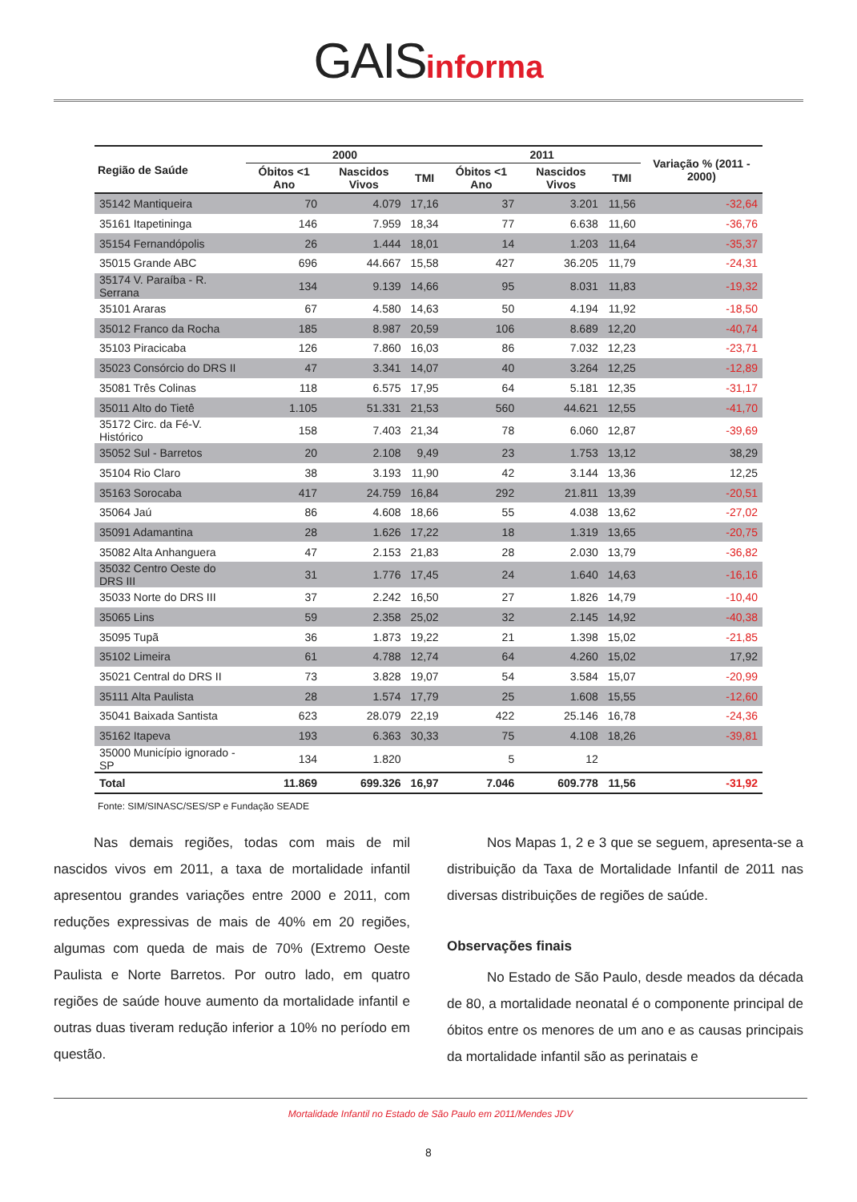GAISinforma
| Região de Saúde | 2000 | | | 2011 | | | Variação % (2011 - 2000) |
| --- | --- | --- | --- | --- | --- | --- | --- |
| | Óbitos <1 Ano | Nascidos Vivos | TMI | Óbitos <1 Ano | Nascidos Vivos | TMI | |
| 35142 Mantiqueira | 70 | 4.079 | 17,16 | 37 | 3.201 | 11,56 | -32,64 |
| 35161 Itapetininga | 146 | 7.959 | 18,34 | 77 | 6.638 | 11,60 | -36,76 |
| 35154 Fernandópolis | 26 | 1.444 | 18,01 | 14 | 1.203 | 11,64 | -35,37 |
| 35015 Grande ABC | 696 | 44.667 | 15,58 | 427 | 36.205 | 11,79 | -24,31 |
| 35174 V. Paraíba - R. Serrana | 134 | 9.139 | 14,66 | 95 | 8.031 | 11,83 | -19,32 |
| 35101 Araras | 67 | 4.580 | 14,63 | 50 | 4.194 | 11,92 | -18,50 |
| 35012 Franco da Rocha | 185 | 8.987 | 20,59 | 106 | 8.689 | 12,20 | -40,74 |
| 35103 Piracicaba | 126 | 7.860 | 16,03 | 86 | 7.032 | 12,23 | -23,71 |
| 35023 Consórcio do DRS II | 47 | 3.341 | 14,07 | 40 | 3.264 | 12,25 | -12,89 |
| 35081 Três Colinas | 118 | 6.575 | 17,95 | 64 | 5.181 | 12,35 | -31,17 |
| 35011 Alto do Tietê | 1.105 | 51.331 | 21,53 | 560 | 44.621 | 12,55 | -41,70 |
| 35172 Circ. da Fé-V. Histórico | 158 | 7.403 | 21,34 | 78 | 6.060 | 12,87 | -39,69 |
| 35052 Sul - Barretos | 20 | 2.108 | 9,49 | 23 | 1.753 | 13,12 | 38,29 |
| 35104 Rio Claro | 38 | 3.193 | 11,90 | 42 | 3.144 | 13,36 | 12,25 |
| 35163 Sorocaba | 417 | 24.759 | 16,84 | 292 | 21.811 | 13,39 | -20,51 |
| 35064 Jaú | 86 | 4.608 | 18,66 | 55 | 4.038 | 13,62 | -27,02 |
| 35091 Adamantina | 28 | 1.626 | 17,22 | 18 | 1.319 | 13,65 | -20,75 |
| 35082 Alta Anhanguera | 47 | 2.153 | 21,83 | 28 | 2.030 | 13,79 | -36,82 |
| 35032 Centro Oeste do DRS III | 31 | 1.776 | 17,45 | 24 | 1.640 | 14,63 | -16,16 |
| 35033 Norte do DRS III | 37 | 2.242 | 16,50 | 27 | 1.826 | 14,79 | -10,40 |
| 35065 Lins | 59 | 2.358 | 25,02 | 32 | 2.145 | 14,92 | -40,38 |
| 35095 Tupã | 36 | 1.873 | 19,22 | 21 | 1.398 | 15,02 | -21,85 |
| 35102 Limeira | 61 | 4.788 | 12,74 | 64 | 4.260 | 15,02 | 17,92 |
| 35021 Central do DRS II | 73 | 3.828 | 19,07 | 54 | 3.584 | 15,07 | -20,99 |
| 35111 Alta Paulista | 28 | 1.574 | 17,79 | 25 | 1.608 | 15,55 | -12,60 |
| 35041 Baixada Santista | 623 | 28.079 | 22,19 | 422 | 25.146 | 16,78 | -24,36 |
| 35162 Itapeva | 193 | 6.363 | 30,33 | 75 | 4.108 | 18,26 | -39,81 |
| 35000 Município ignorado - SP | 134 | 1.820 | | 5 | 12 | | |
| Total | 11.869 | 699.326 | 16,97 | 7.046 | 609.778 | 11,56 | -31,92 |
Fonte: SIM/SINASC/SES/SP e Fundação SEADE
Nas demais regiões, todas com mais de mil nascidos vivos em 2011, a taxa de mortalidade infantil apresentou grandes variações entre 2000 e 2011, com reduções expressivas de mais de 40% em 20 regiões, algumas com queda de mais de 70% (Extremo Oeste Paulista e Norte Barretos. Por outro lado, em quatro regiões de saúde houve aumento da mortalidade infantil e outras duas tiveram redução inferior a 10% no período em questão.
Nos Mapas 1, 2 e 3 que se seguem, apresenta-se a distribuição da Taxa de Mortalidade Infantil de 2011 nas diversas distribuições de regiões de saúde.
Observações finais
No Estado de São Paulo, desde meados da década de 80, a mortalidade neonatal é o componente principal de óbitos entre os menores de um ano e as causas principais da mortalidade infantil são as perinatais e
Mortalidade Infantil no Estado de São Paulo em 2011/Mendes JDV
8